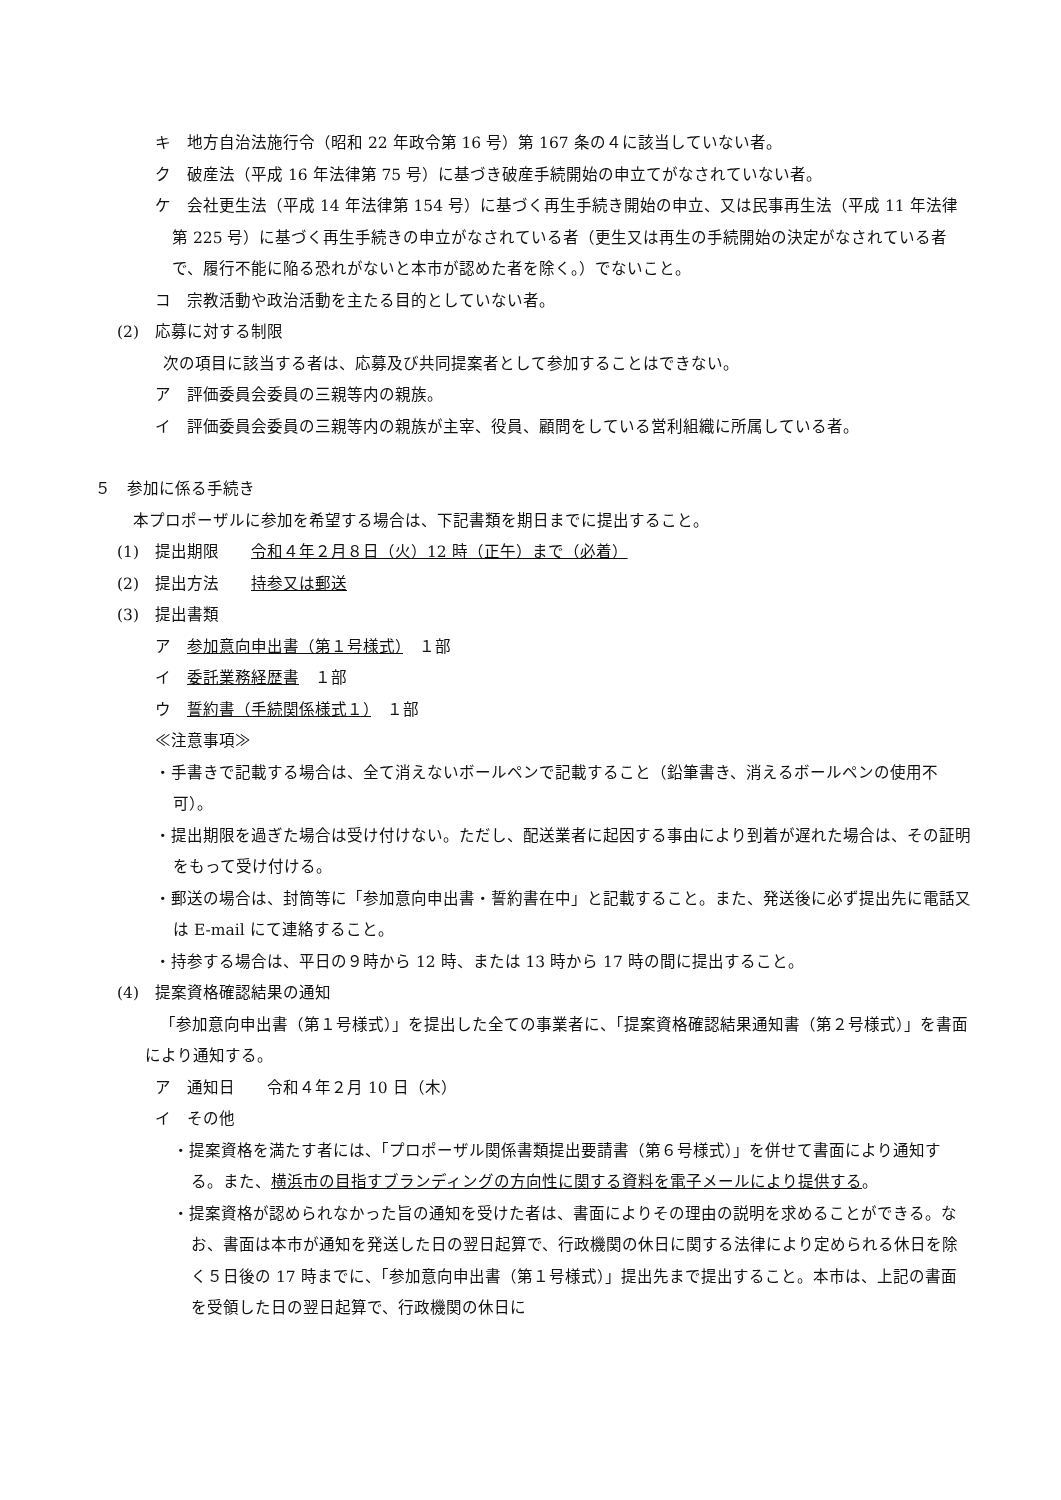キ　地方自治法施行令（昭和 22 年政令第 16 号）第 167 条の４に該当していない者。
ク　破産法（平成 16 年法律第 75 号）に基づき破産手続開始の申立てがなされていない者。
ケ　会社更生法（平成 14 年法律第 154 号）に基づく再生手続き開始の申立、又は民事再生法（平成 11 年法律第 225 号）に基づく再生手続きの申立がなされている者（更生又は再生の手続開始の決定がなされている者で、履行不能に陥る恐れがないと本市が認めた者を除く。）でないこと。
コ　宗教活動や政治活動を主たる目的としていない者。
(2)　応募に対する制限
次の項目に該当する者は、応募及び共同提案者として参加することはできない。
ア　評価委員会委員の三親等内の親族。
イ　評価委員会委員の三親等内の親族が主宰、役員、顧問をしている営利組織に所属している者。
５　参加に係る手続き
本プロポーザルに参加を希望する場合は、下記書類を期日までに提出すること。
(1)　提出期限　　令和４年２月８日（火）12 時（正午）まで（必着）
(2)　提出方法　　持参又は郵送
(3)　提出書類
ア　参加意向申出書（第１号様式）　１部
イ　委託業務経歴書　１部
ウ　誓約書（手続関係様式１）　１部
≪注意事項≫
・手書きで記載する場合は、全て消えないボールペンで記載すること（鉛筆書き、消えるボールペンの使用不可）。
・提出期限を過ぎた場合は受け付けない。ただし、配送業者に起因する事由により到着が遅れた場合は、その証明をもって受け付ける。
・郵送の場合は、封筒等に「参加意向申出書・誓約書在中」と記載すること。また、発送後に必ず提出先に電話又は E-mail にて連絡すること。
・持参する場合は、平日の９時から 12 時、または 13 時から 17 時の間に提出すること。
(4)　提案資格確認結果の通知
「参加意向申出書（第１号様式）」を提出した全ての事業者に、「提案資格確認結果通知書（第２号様式）」を書面により通知する。
ア　通知日　　令和４年２月 10 日（木）
イ　その他
・提案資格を満たす者には、「プロポーザル関係書類提出要請書（第６号様式）」を併せて書面により通知する。また、横浜市の目指すブランディングの方向性に関する資料を電子メールにより提供する。
・提案資格が認められなかった旨の通知を受けた者は、書面によりその理由の説明を求めることができる。なお、書面は本市が通知を発送した日の翌日起算で、行政機関の休日に関する法律により定められる休日を除く５日後の 17 時までに、「参加意向申出書（第１号様式）」提出先まで提出すること。本市は、上記の書面を受領した日の翌日起算で、行政機関の休日に